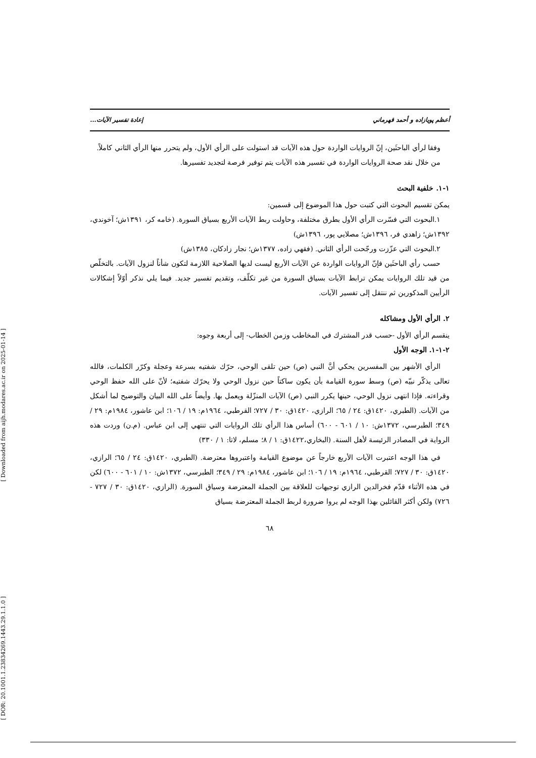[ Downloaded from aijh.modares.ac.ir on 2025-01-14 ]
[ DOR: 20.1001.1.23834269.1443.29.1.1.0 ]
أعظم پويازاده و أحمد قهرماني إعادة تفسير الآيات...
وفقا لرأي الباحثَين، إنّ الروايات الواردة حول هذه الآيات قد استولت على الرأي الأول، ولم يتحرر منها الرأي الثاني كاملاً.
من خلال نقد صحة الروايات الواردة في تفسير هذه الآيات يتم توفير فرصة لتجديد تفسيرها.
١-١. خلفية البحث
يمكن تقسيم البحوث التي كتبت حول هذا الموضوع إلى قسمين:
١.البحوث التي فسّرت الرأي الأول بطرق مختلفة، وحاولت ربط الآيات الأربع بسياق السورة. (خامه كر، ١٣٩١ش؛ آخوندي، ١٣٩٢ش؛ زاهدي فر، ١٣٩٦ش؛ مصلايي پور، ١٣٩٦ش)
٢.البحوث التي عزّزت ورجّحت الرأي الثاني. (فقهي زاده، ١٣٧٧ش؛ نجار زادكان، ١٣٨٥ش)
حسب رأي الباحثَين فإنّ الروايات الواردة عن الآيات الأربع ليست لديها الصلاحية اللازمة لتكون شأناً لنزول الآيات. بالتخلّص من قيد تلك الروايات يمكن ترابط الآيات بسياق السورة من غير تكلّف، وتقديم تفسير جديد. فيما يلي نذكر أوّلاً إشكالات الرأيين المذكورين ثم ننتقل إلى تفسير الآيات.
٢. الرأي الأول ومشاكله
ينقسم الرأي الأول -حسب قدر المشترك في المخاطب وزمن الخطاب- إلى أربعة وجوه:
٢-١-١. الوجه الأول
الرأي الأشهر بين المفسرين يحكي أنَّ النبي (ص) حين تلقى الوحي، حرّك شفتيه بسرعة وعجلة وكرّر الكلمات، فالله تعالى يذكّر نبيّه (ص) وسط سورة القيامة بأن يكون ساكتاً حين نزول الوحي ولا يحرّك شفتيه؛ لأنّ على الله حفظ الوحي وقراءته. فإذا انتهى نزول الوحي، حينها يكرر النبي (ص) الآيات المنزّلة ويعمل بها. وأيضاً على الله البيان والتوضيح لما أشكل من الآيات. (الطبري، ١٤٢٠ق: ٢٤ / ٦٥؛ الرازي، ١٤٢٠ق: ٣٠ / ٧٢٧؛ القرطبي، ١٩٦٤م: ١٩ / ١٠٦؛ ابن عاشور، ١٩٨٤م: ٢٩ / ٣٤٩؛ الطبرسي، ١٣٧٢ش: ١٠ / ٦٠١ - ٦٠٠) أساس هذا الرأي تلك الروايات التي تنتهي إلى ابن عباس. (م.ن) وردت هذه الرواية في المصادر الرئيسة لأهل السنة. (البخاري،١٤٢٢ق: ١ / ٨؛ مسلم، لاتا: ١ / ٣٣٠)
في هذا الوجه اعتبرت الآيات الأربع خارجاً عن موضوع القيامة واعتبروها معترضة. (الطبري، ١٤٢٠ق: ٢٤ / ٦٥؛ الرازي، ١٤٢٠ق: ٣٠ / ٧٢٧؛ القرطبي، ١٩٦٤م: ١٩ / ١٠٦؛ ابن عاشور، ١٩٨٤م: ٢٩ / ٣٤٩؛ الطبرسي، ١٣٧٢ش: ١٠ / ٦٠١ - ٦٠٠) لكن في هذه الأثناء قدّم فخرالدين الرازي توجيهات للعلاقة بين الجملة المعترضة وسياق السورة. (الرازي، ١٤٢٠ق: ٣٠ / ٧٢٧ - ٧٢٦) ولكن أكثر القائلين بهذا الوجه لم يروا ضرورة لربط الجملة المعترضة بسياق
٦٨